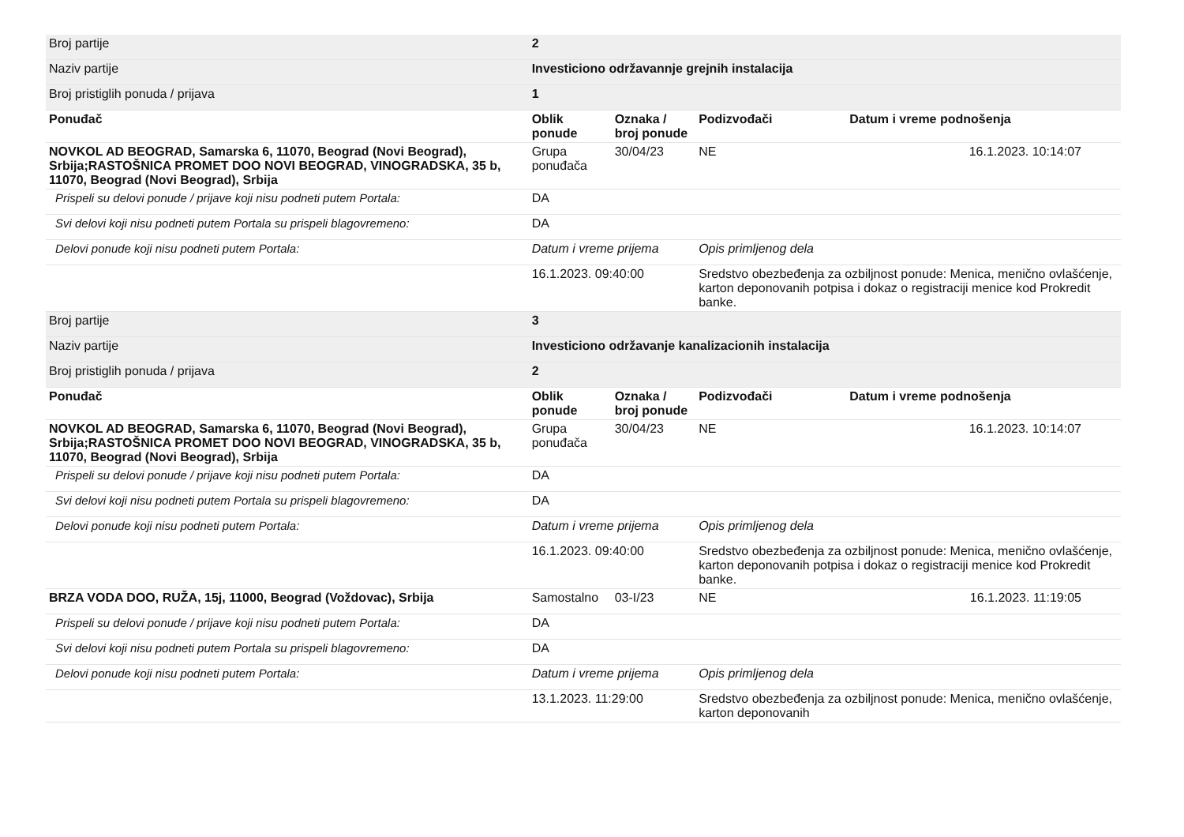| Broj partije | 2 | | | | |
| Naziv partije | Investiciono održavannje grejnih instalacija | | | | |
| Broj pristiglih ponuda / prijava | 1 | | | | |
| Ponuđač | | Oblik ponude | Oznaka / broj ponude | Podizvođači | Datum i vreme podnošenja |
| NOVKOL AD BEOGRAD, Samarska 6, 11070, Beograd (Novi Beograd), Srbija;RASTOŠNICA PROMET DOO NOVI BEOGRAD, VINOGRADSKA, 35 b, 11070, Beograd (Novi Beograd), Srbija | | Grupa ponuđača | 30/04/23 | NE | 16.1.2023. 10:14:07 |
| Prispeli su delovi ponude / prijave koji nisu podneti putem Portala: | | DA | | | |
| Svi delovi koji nisu podneti putem Portala su prispeli blagovremeno: | | DA | | | |
| Delovi ponude koji nisu podneti putem Portala: | | Datum i vreme prijema | | Opis primljenog dela | |
| | | 16.1.2023. 09:40:00 | | Sredstvo obezbeđenja za ozbiljnost ponude: Menica, menično ovlašćenje, karton deponovanih potpisa i dokaz o registraciji menice kod Prokredit banke. | |
| Broj partije | 3 | | | | |
| Naziv partije | Investiciono održavanje kanalizacionih instalacija | | | | |
| Broj pristiglih ponuda / prijava | 2 | | | | |
| Ponuđač | | Oblik ponude | Oznaka / broj ponude | Podizvođači | Datum i vreme podnošenja |
| NOVKOL AD BEOGRAD, Samarska 6, 11070, Beograd (Novi Beograd), Srbija;RASTOŠNICA PROMET DOO NOVI BEOGRAD, VINOGRADSKA, 35 b, 11070, Beograd (Novi Beograd), Srbija | | Grupa ponuđača | 30/04/23 | NE | 16.1.2023. 10:14:07 |
| Prispeli su delovi ponude / prijave koji nisu podneti putem Portala: | | DA | | | |
| Svi delovi koji nisu podneti putem Portala su prispeli blagovremeno: | | DA | | | |
| Delovi ponude koji nisu podneti putem Portala: | | Datum i vreme prijema | | Opis primljenog dela | |
| | | 16.1.2023. 09:40:00 | | Sredstvo obezbeđenja za ozbiljnost ponude: Menica, menično ovlašćenje, karton deponovanih potpisa i dokaz o registraciji menice kod Prokredit banke. | |
| BRZA VODA DOO, RUŽA, 15j, 11000, Beograd (Voždovac), Srbija | | Samostalno | 03-I/23 | NE | 16.1.2023. 11:19:05 |
| Prispeli su delovi ponude / prijave koji nisu podneti putem Portala: | | DA | | | |
| Svi delovi koji nisu podneti putem Portala su prispeli blagovremeno: | | DA | | | |
| Delovi ponude koji nisu podneti putem Portala: | | Datum i vreme prijema | | Opis primljenog dela | |
| | | 13.1.2023. 11:29:00 | | Sredstvo obezbeđenja za ozbiljnost ponude: Menica, menično ovlašćenje, karton deponovanih | |